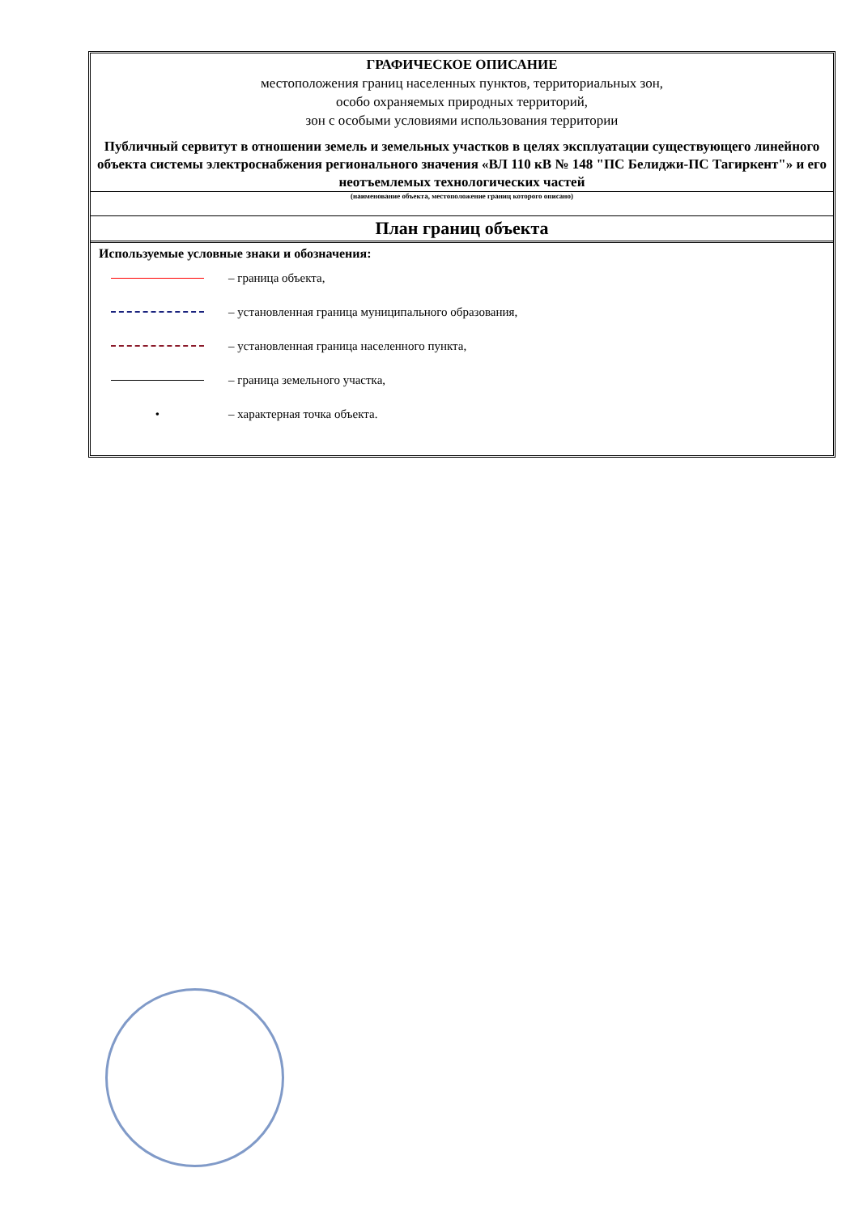ГРАФИЧЕСКОЕ ОПИСАНИЕ
местоположения границ населенных пунктов, территориальных зон,
особо охраняемых природных территорий,
зон с особыми условиями использования территории
Публичный сервитут в отношении земель и земельных участков в целях эксплуатации существующего линейного объекта системы электроснабжения регионального значения «ВЛ 110 кВ № 148 "ПС Белиджи-ПС Тагиркент"» и его неотъемлемых технологических частей
(наименование объекта, местоположение границ которого описано)
План границ объекта
Используемые условные знаки и обозначения:
– граница объекта,
– установленная граница муниципального образования,
– установленная граница населенного пункта,
– граница земельного участка,
•
– характерная точка объекта.